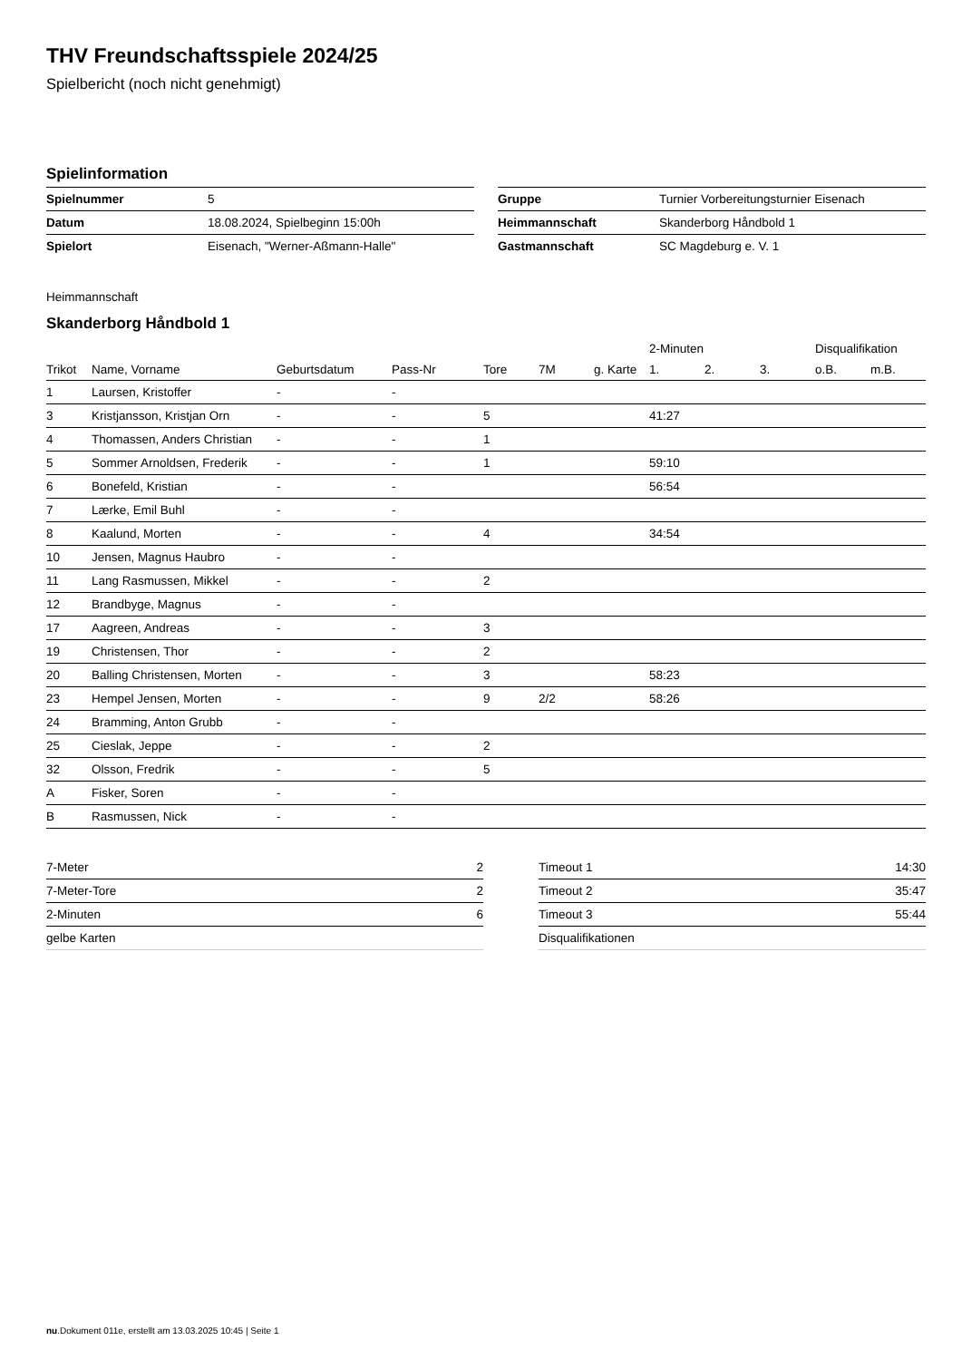THV Freundschaftsspiele 2024/25
Spielbericht (noch nicht genehmigt)
Spielinformation
| Spielnummer | 5 |
| Datum | 18.08.2024, Spielbeginn 15:00h |
| Spielort | Eisenach, "Werner-Aßmann-Halle" |
| Gruppe | Turnier Vorbereitungsturnier Eisenach |
| Heimmannschaft | Skanderborg Håndbold 1 |
| Gastmannschaft | SC Magdeburg e. V. 1 |
Heimmannschaft
Skanderborg Håndbold 1
| | | | | | | | 2-Minuten | | | Disqualifikation | |
| --- | --- | --- | --- | --- | --- | --- | --- | --- | --- | --- | --- |
| Trikot | Name, Vorname | Geburtsdatum | Pass-Nr | Tore | 7M | g. Karte | 1. | 2. | 3. | o.B. | m.B. |
| 1 | Laursen, Kristoffer | - | - | | | | | | | | |
| 3 | Kristjansson, Kristjan Orn | - | - | 5 | | | 41:27 | | | | |
| 4 | Thomassen, Anders Christian | - | - | 1 | | | | | | | |
| 5 | Sommer Arnoldsen, Frederik | - | - | 1 | | | 59:10 | | | | |
| 6 | Bonefeld, Kristian | - | - | | | | 56:54 | | | | |
| 7 | Lærke, Emil Buhl | - | - | | | | | | | | |
| 8 | Kaalund, Morten | - | - | 4 | | | 34:54 | | | | |
| 10 | Jensen, Magnus Haubro | - | - | | | | | | | | |
| 11 | Lang Rasmussen, Mikkel | - | - | 2 | | | | | | | |
| 12 | Brandbyge, Magnus | - | - | | | | | | | | |
| 17 | Aagreen, Andreas | - | - | 3 | | | | | | | |
| 19 | Christensen, Thor | - | - | 2 | | | | | | | |
| 20 | Balling Christensen, Morten | - | - | 3 | | | 58:23 | | | | |
| 23 | Hempel Jensen, Morten | - | - | 9 | 2/2 | | 58:26 | | | | |
| 24 | Bramming, Anton Grubb | - | - | | | | | | | | |
| 25 | Cieslak, Jeppe | - | - | 2 | | | | | | | |
| 32 | Olsson, Fredrik | - | - | 5 | | | | | | | |
| A | Fisker, Soren | - | - | | | | | | | | |
| B | Rasmussen, Nick | - | - | | | | | | | | |
| 7-Meter | 2 |
| 7-Meter-Tore | 2 |
| 2-Minuten | 6 |
| gelbe Karten | |
| Timeout 1 | 14:30 |
| Timeout 2 | 35:47 |
| Timeout 3 | 55:44 |
| Disqualifikationen | |
nu.Dokument 011e, erstellt am 13.03.2025 10:45 | Seite 1